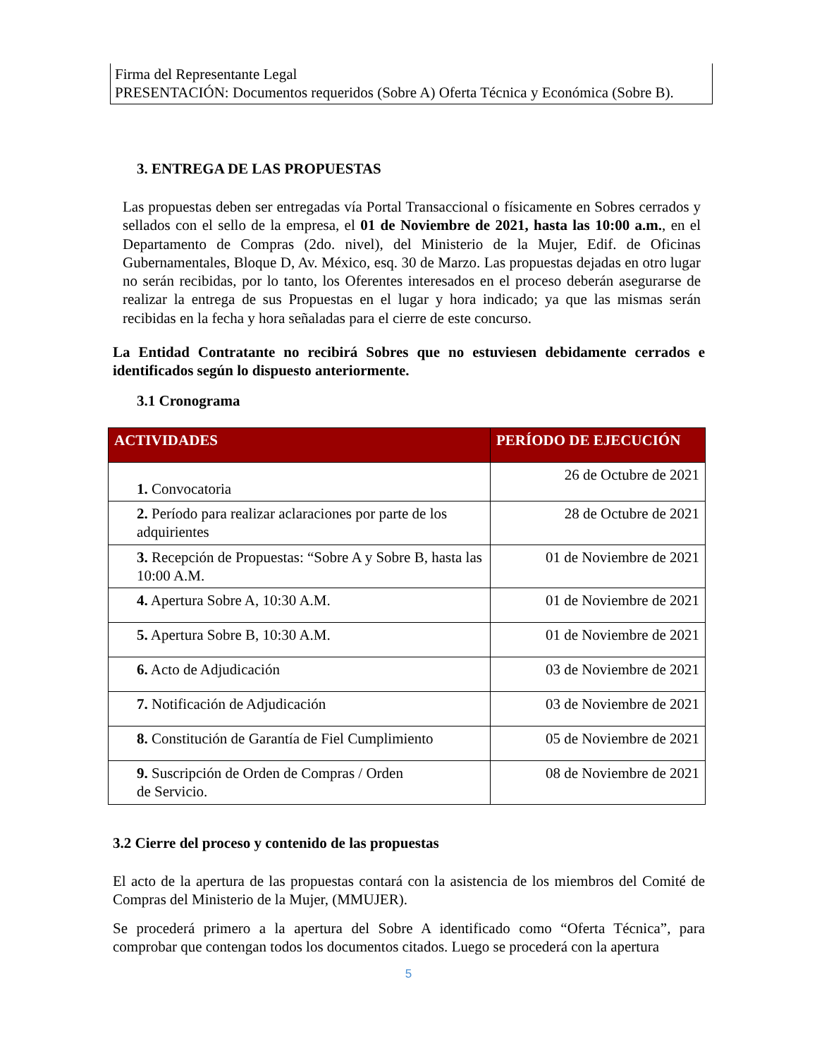Firma del Representante Legal
PRESENTACIÓN: Documentos requeridos (Sobre A) Oferta Técnica y Económica (Sobre B).
3. ENTREGA DE LAS PROPUESTAS
Las propuestas deben ser entregadas vía Portal Transaccional o físicamente en Sobres cerrados y sellados con el sello de la empresa, el 01 de Noviembre de 2021, hasta las 10:00 a.m., en el Departamento de Compras (2do. nivel), del Ministerio de la Mujer, Edif. de Oficinas Gubernamentales, Bloque D, Av. México, esq. 30 de Marzo. Las propuestas dejadas en otro lugar no serán recibidas, por lo tanto, los Oferentes interesados en el proceso deberán asegurarse de realizar la entrega de sus Propuestas en el lugar y hora indicado; ya que las mismas serán recibidas en la fecha y hora señaladas para el cierre de este concurso.
La Entidad Contratante no recibirá Sobres que no estuviesen debidamente cerrados e identificados según lo dispuesto anteriormente.
3.1 Cronograma
| ACTIVIDADES | PERÍODO DE EJECUCIÓN |
| --- | --- |
| 1. Convocatoria | 26 de Octubre de 2021 |
| 2. Período para realizar aclaraciones por parte de los adquirientes | 28 de Octubre de 2021 |
| 3. Recepción de Propuestas: “Sobre A y Sobre B, hasta las 10:00 A.M. | 01 de Noviembre de 2021 |
| 4. Apertura Sobre A, 10:30 A.M. | 01 de Noviembre de 2021 |
| 5. Apertura Sobre B, 10:30 A.M. | 01 de Noviembre de 2021 |
| 6. Acto de Adjudicación | 03 de Noviembre de 2021 |
| 7. Notificación de Adjudicación | 03 de Noviembre de 2021 |
| 8. Constitución de Garantía de Fiel Cumplimiento | 05 de Noviembre de 2021 |
| 9. Suscripción de Orden de Compras / Orden de Servicio. | 08 de Noviembre de 2021 |
3.2 Cierre del proceso y contenido de las propuestas
El acto de la apertura de las propuestas contará con la asistencia de los miembros del Comité de Compras del Ministerio de la Mujer, (MMUJER).
Se procederá primero a la apertura del Sobre A identificado como “Oferta Técnica”, para comprobar que contengan todos los documentos citados. Luego se procederá con la apertura
5